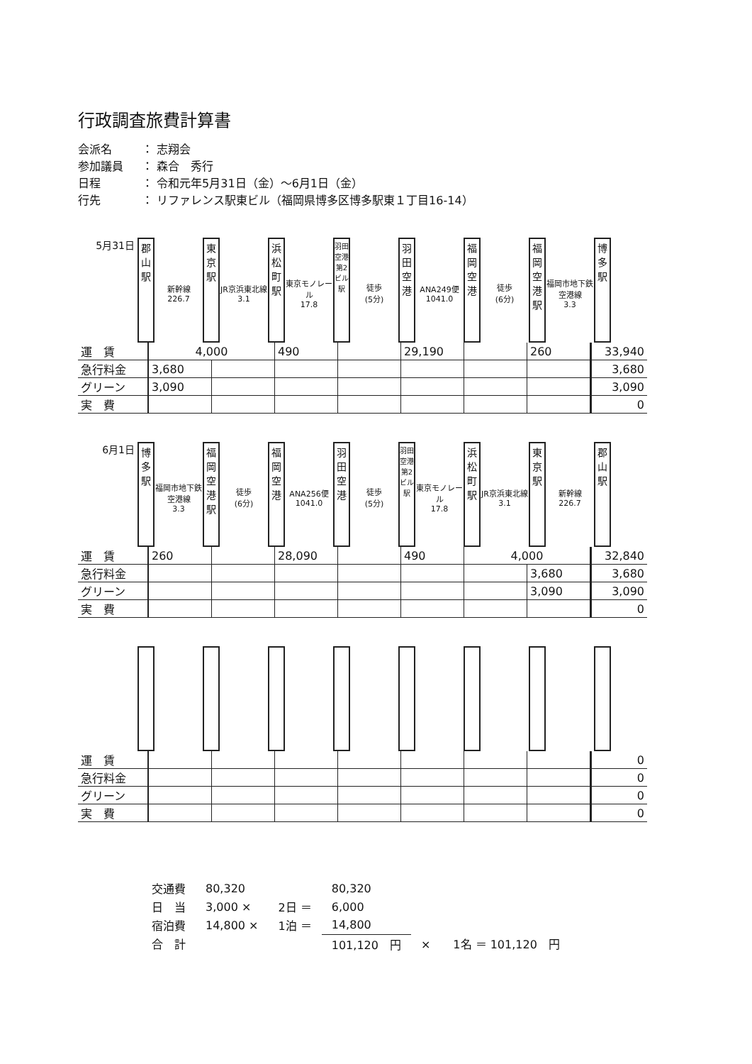行政調査旅費計算書
会派名 ： 志翔会
参加議員 ： 森合　秀行
日程 ： 令和元年5月31日（金）～6月1日（金）
行先 ： リファレンス駅東ビル（福岡県博多区博多駅東１丁目16-14）
5月31日
郡
山
駅
新幹線
226.7
東
京
駅
JR京浜東北線
3.1
浜
松
町
駅
東京モノレール
17.8
羽田空港第2ビル駅
徒歩
(5分)
羽
田
空
港
ANA249便
1041.0
福
岡
空
港
徒歩
(6分)
福
岡
空
港
駅
福岡市地下鉄空港線
3.3
博
多
駅
| 運 賃 | 4,000 | | 490 | | 29,190 | | 260 | 33,940 |
| 急行料金 | 3,680 | | | | | | | 3,680 |
| グリーン | 3,090 | | | | | | | 3,090 |
| 実 費 | | | | | | | | 0 |
6月1日
博
多
駅
福岡市地下鉄空港線
3.3
福
岡
空
港
駅
徒歩
(6分)
福
岡
空
港
ANA256便
1041.0
羽
田
空
港
徒歩
(5分)
羽田空港第2ビル駅
東京モノレール
17.8
浜
松
町
駅
JR京浜東北線
3.1
東
京
駅
新幹線
226.7
郡
山
駅
| 運 賃 | 260 | | 28,090 | | 490 | 4,000 | | 32,840 |
| 急行料金 | | | | | | | 3,680 | 3,680 |
| グリーン | | | | | | | 3,090 | 3,090 |
| 実 費 | | | | | | | | 0 |
| 運 賃 | | | | | | | | 0 |
| 急行料金 | | | | | | | | 0 |
| グリーン | | | | | | | | 0 |
| 実 費 | | | | | | | | 0 |
| 交通費 | 80,320 | | 80,320 | |
| 日 当 | 3,000 × | 2日 ＝ | 6,000 | |
| 宿泊費 | 14,800 × | 1泊 ＝ | 14,800 | |
| 合 計 | | | 101,120 円 | × 1名 ＝ 101,120 円 |